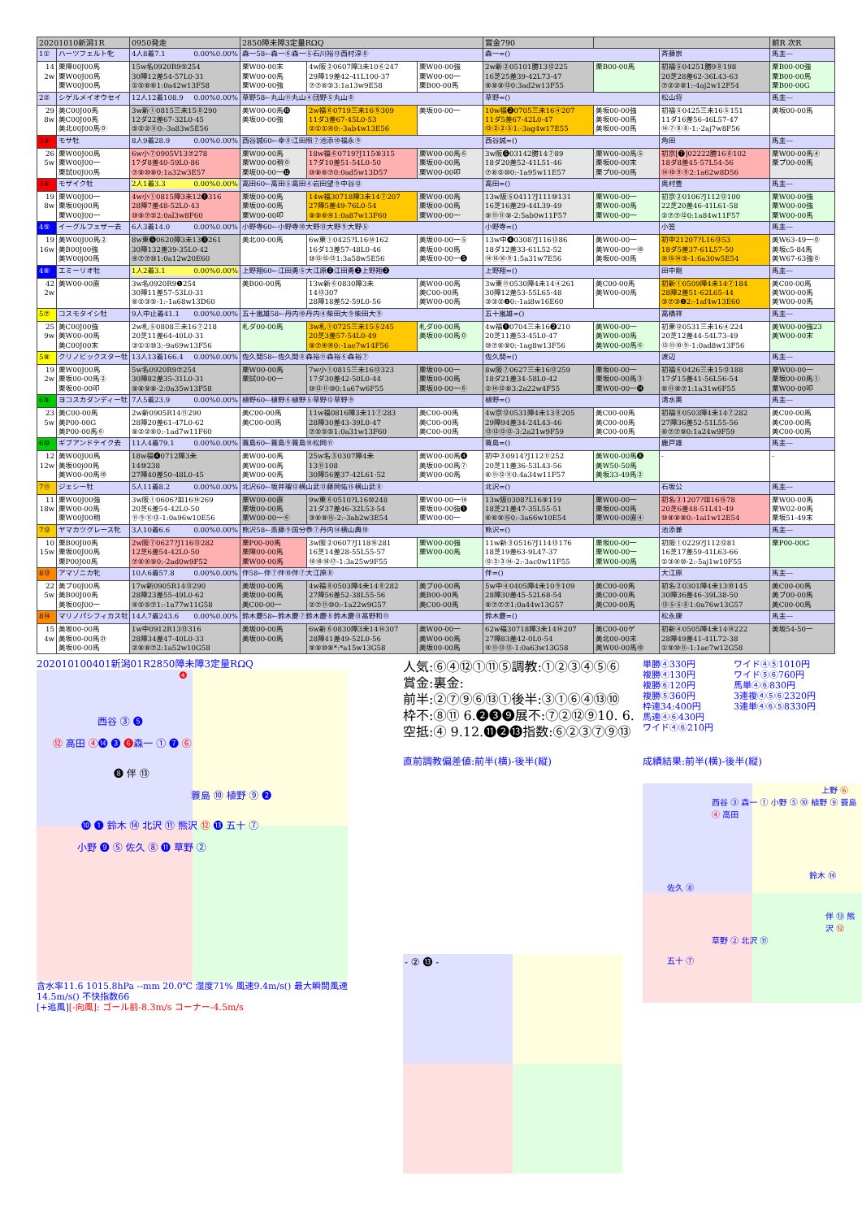| 20201010新潟1R | | 0950発走 | 2850障未障3定量RΩQ | | | 賞金790 | | | 前R 次R |
| 1① | ハーツフェルト牝 | 4人8着7.1 0.00%0.00% | 森一58←森一⑥森一⑤石川裕⑬西村淳⑧ | | | 森一=() | | 斉藤崇 | 馬主--- |
| 14 2w | 栗障00J00馬 栗W00J00馬 栗W00J00馬 | 15w名0920R9⑤254 30障12差54-57L0-31 ①⑤⑥⑥1:0a42w13F58 | 栗W00-00末 栗W00-00馬 栗W00-00強 | 4w阪②0607障3未10⑥247 29障19差42-41L100-37 ⑦⑦⑥⑤3:1a13w9E58 | 栗W00-00強 栗W00-00一 栗B00-00馬 | 2w新②05101勝13⑫225 16芝25差39-42L73-47 ⑧⑨⑨⑬0:3ad2w13F55 | 栗B00-00馬 | 初福⑤04251勝9⑧198 20芝28差62-36L43-63 ⑦②②⑧1:-4aj2w12F54 | 栗B00-00強 栗B00-00馬 栗B00-00G |
| 2② | シゲルメイオウセイ | 12人12着108.9 0.00%0.00% | 草野58←丸山⑪丸山④団野⑤丸山⑧ | | | 草野=() | | 松山将 | 馬主--- |
| 29 8w | 美C00J00馬 美C00J00馬 美北00J00馬⓪ | 3w新①0815三未15⑧290 12ダ22差67-32L0-45 ⑤②②⑪0:-3a83w5E56 | 美W00-00馬❿ 美坂00-00強 | 2w福⑥0719三未16⑨309 11ダ3差67-45L0-53 ②①①④0:-3ab4w13E56 | 美坂00-00一 | 10w福❷0705三未16④207 11ダ5差67-42L0-47 ⑬②②⑤1:-3ag4w17E55 | 美坂00-00強 美坂00-00馬 美坂00-00馬 | 初福⑤0425三未16⑤151 11ダ16差56-46L57-47 ⑭⑦⑧⑧-1:-2aj7w8F56 | 美坂00-00馬 |
| 3③ | モサ牡 | 8人9着28.9 0.00%0.00% | 西谷誠60←幸⑧江田照⑦池添⑩福永⑨ | | | 西谷誠=() | | 角田 | 馬主--- |
| 26 5w | 栗W00J00馬 栗W00J00一 栗試00J00馬 | 6w小⑦0905V13⑦278 17ダ8差40-59L0-86 ⑦⑨⑩⑧0:1a32w3E57 | 栗W00-00馬 栗W00-00稍⓪ 栗坂00-00一⓬ | 18w福⑥0719?J115⑨315 17ダ10差51-54L0-50 ⑩⑧⑥⑦0:0ad5w13D57 | 栗W00-00馬⑥ 栗坂00-00馬 栗W00-00叩 | 3w阪❺03142勝14⑦89 18ダ20差52-41L51-46 ⑦⑥⑤⑩0:-1a95w11E57 | 栗W00-00馬⑤ 栗坂00-00末 栗プ00-00馬 | 初京[❼]02222勝16⑧102 18ダ8差45-57L54-56 ⑭⑩⑨⑨2:1a62w8D56 | 栗W00-00馬④ 栗プ00-00馬 |
| 3④ | モザイク牡 | 2人1着3.3 0.00%0.00% | 高田60←高田⑤高田④岩田望⑨中谷⑫ | | | 高田=() | | 奥村豊 | 馬主--- |
| 19 8w | 栗W00J00一 栗坂00j00馬 栗W00J00一 | 4w小①0815障3未12❶316 28障7差48-52L0-43 ⑩⑨⑦⑤2:0al3w8F60 | 栗坂00-00馬 栗坂00-00馬 栗W00-00叩 | 14w福30718障3未14⑦207 27障5差49-76L0-54 ⑨⑨⑥④1:0a87w13F60 | 栗W00-00馬 栗坂00-00馬 栗W00-00一 | 13w阪⑤0411?J111⑩131 16芝16差29-44L39-49 ⑨⑪⑪⑨-2:5ab0w11F57 | 栗W00-00一 栗W00-00馬 栗W00-00一 | 初京②0106?J112⑫100 22芝20差46-41L61-58 ②⑦⑦⑫0:1a84w11F57 | 栗W00-00強 栗W00-00強 栗W00-00馬 |
| 4⑤ | イーグルフェザー去 | 6人3着14.0 0.00%0.00% | 小野寺60←小野寺⑩大野⑬大野⑨大野⑤ | | | 小野寺=() | | 小笠 | 馬主--- |
| 19 16w | 美W00J00馬② 美B00J00強 美W00j00馬 | 8w東❺0620障3未13❸261 30障132差39-35L0-42 ④⑦⑦⑩1:0a12w20E60 | 美北00-00馬 | 6w東①0425?L16⑭162 16ダ13差57-48L0-46 ⑩⑮⑮⑬1:3a58w5E56 | 美坂00-00一⑤ 美坂00-00馬 美坂00-00一❺ | 13w中❹0308?J116⑬86 18ダ12差33-61L52-52 ⑭⑯⑯⑨1:5a31w7E56 | 美W00-00一 美W00-00一⑩ 美坂00-00馬 | 初中21207?L16⑬53 18ダ5差37-61L57-50 ④⑮⑭⑤-1:6a30w5E54 | 美W63-49一⓪ 美坂c5-84馬 美W67-63強⓪ |
| 4⑥ | エミーリオ牡 | 1人2着3.1 0.00%0.00% | 上野翔60←江田勇⑤大江原❷江田勇❷上野翔❷ | | | 上野翔=() | | 田中剛 | 馬主--- |
| 42 2w | 美W00-00直 | 3w名0920R9❶254 30障11差57-53L0-31 ⑥②③⑤-1:-1a68w13D60 | 美B00-00馬 | 13w新⑥0830障3未 14⑬307 28障18差52-59L0-56 | 美W00-00馬 美C00-00馬 美W00-00馬 | 3w東⑪0530障4未14④261 30障12差53-55L65-48 ③③②❷0:-1ai8w16E60 | 美C00-00馬 美W00-00馬 | 初新①0509障4未14⑦184 28障2差51-62L65-44 ③⑦③❷2:-1af4w13E60 | 美C00-00馬 美W00-00馬 美W00-00馬 |
| 5⑦ | コスモタイシ牡 | 9人中止着41.1 0.00%0.00% | 五十嵐雄58←丹内⑩丹内④柴田大⑨柴田大⑨ | | | 五十嵐雄=() | | 高橋祥 | 馬主--- |
| 25 9w | 美C00J00強 美W00-00馬 美C00J00末 | 2w札⑤0808三未16⑦218 20芝11差64-40L0-31 ③①①⑩3:-9a69w13F56 | 札ダ00-00馬 | 3w札①0725三未15⑤245 20芝3差57-54L0-49 ⑨⑦④④0:-1ae7w14F56 | 札ダ00-00馬 美坂00-00馬⓪ | 4w福❶0704三未16❷210 20芝11差53-45L0-47 ⑩⑦⑥⑨0:-1ag8w13F56 | 美W00-00一 美W00-00馬 美W00-00馬⑥ | 初東⑫0531三未16④224 20芝12差44-54L73-49 ⑬⑪⑩⑨-1:0ad8w13F56 | 美W00-00強23 美W00-00末 |
| 5⑧ | クリノビックスター牡 | 13人13着166.4 0.00%0.00% | 佐久間58←佐久間⑧森裕⑪森裕⑥森裕⑦ | | | 佐久間=() | | 渡辺 | 馬主--- |
| 19 2w | 栗W00J00馬 栗坂00-00馬② 栗坂00-00叩 | 5w名0920R9⑦254 30障82差35-31L0-31 ⑨⑧⑨⑧-2:0a35w13F58 | 栗W00-00馬 栗試00-00一 | 7w小①0815三未16⑬323 17ダ30差42-50L0-44 ⑩⑫⑪⑩0:1a67w6F55 | 栗坂00-00一 栗坂00-00馬 栗坂00-00一⑥ | 8w阪⑦0627三未16⑬259 18ダ21差34-58L0-42 ②⑭⑫⑥3:2a22w4F55 | 栗坂00-00一 栗坂00-00馬③ 栗W00-00一⓮ | 初福⑥0426三未15⑫188 17ダ15差41-56L56-54 ⑥⑪⑧⑦1:1a31w6F55 | 栗W00-00一 栗坂00-00馬① 栗W00-00叩 |
| 6⑨ | ヨコスカダンディー牡 | 7人5着23.9 0.00%0.00% | 植野60←植野⑥植野⑤草野⑫草野⑨ | | | 植野=() | | 清水英 | 馬主--- |
| 23 5w | 美C00-00馬 美P00-00G 美P00-00馬⑥ | 2w新0905R14⑪290 28障20差61-47L0-62 ⑧②②⑥0:-1ad7w11F60 | 美C00-00馬 美C00-00馬 | 11w福0816障3未11⑦283 28障30差43-39L0-47 ⑦⑤⑤⑤1:0a31w13F60 | 美C00-00馬 美C00-00馬 美C00-00馬 | 4w京⑫0531障4未13⑧205 29障94差34-24L43-46 ⑬⑫⑫⑫-3:2a21w9F59 | 美C00-00馬 美C00-00馬 美C00-00馬 | 初福⑧0503障4未14⑦282 27障36差52-51L55-56 ⑥⑦⑦⑨0:1a24w9F59 | 美C00-00馬 美C00-00馬 美C00-00馬 |
| 6⑩ | ギブアンドテイク去 | 11人4着79.1 0.00%0.00% | 蓑島60←蓑島⑨蓑島⑩松岡⑪ | | | 蓑島=() | | 鹿戸雄 | 馬主--- |
| 12 12w | 美W00J00馬 美坂00j00馬 美W00-00馬⑩ | 18w福❹0712障3未 14⑩238 27障40差50-48L0-45 | 美W00-00馬 美W00-00馬 美W00-00馬 | 25w名③0307障4未 13⑪108 30障56差37-42L61-52 | 美W00-00馬❹ 美坂00-00馬⑦ 美W00-00馬 | 初中③0914?J112⑪252 20芝11差36-53L43-56 ⑥⑪⑫⑪0:4a34w11F57 | 美W00-00馬❽ 美W50-50馬 美坂33-49馬② | - | - |
| 7⑪ | ジェシー牡 | 5人11着8.2 0.00%0.00% | 北沢60←坂井瑠⑫横山武⑬藤岡佑⑮横山武⑧ | | | 北沢=() | | 石坂公 | 馬主--- |
| 11 18w | 栗W00J00強 栗W00-00馬 栗W00J00稍 | 3w阪①0606?Ⅲ16⑭269 20芝6差54-42L0-50 ⑪⑨⑪⑫-1:0a96w10E56 | 栗W00-00直 栗坂00-00馬 栗W00-00一⑥ | 9w東⑥0510?L16⑩248 21ダ37差46-32L53-54 ③⑥⑧⑮-2:-3ab2w3E54 | 栗W00-00一⑭ 栗坂00-00強❶ 栗W00-00一 | 13w阪0308?L16⑨119 18芝21差47-35L55-51 ⑥⑥⑧⑮0:-3a66w10E54 | 栗W00-00一 栗坂00-00馬 栗W00-00直④ | 初名③1207?Ⅲ16⑮78 20芝6差48-51L41-49 ⑩⑧⑧⑧0:-1ai1w12E54 | 栗W00-00馬 栗W02-00馬 栗坂51-49末 |
| 7⑫ | ヤマカツグレース牝 | 3人10着6.6 0.00%0.00% | 熊沢58←斎藤⑨国分恭⑦丹内⑭横山典⑩ | | | 熊沢=() | | 池添兼 | 馬主--- |
| 10 15w | 栗B00J00馬 栗坂00J00馬 栗P00J00馬 | 2w阪⑦0627?J116⑬282 12芝6差54-42L0-50 ⑦⑥④⑨0:-2ad0w9F52 | 栗P00-00馬 栗障00-00馬 栗W00-00馬 | 3w阪②0607?J118⑯281 16芝14差28-55L55-57 ⑱⑱⑱⑰-1:3a25w9F55 | 栗W00-00強 栗W00-00馬 | 11w新③0516?J114⑬176 18芝19差63-9L47-37 ⑫③③⑭-2:-3ac0w11F55 | 栗坂00-00一 栗W00-00一 栗W00-00馬 | 初阪①0229?J112⑫81 16芝17差59-41L63-66 ①③④⑩-2:-5aj1w10F55 | 栗P00-00G |
| 8⑬ | アマゾニカ牝 | 10人6着57.8 0.00%0.00% | 伴58←伴⑦伴⑩伴⑦大江原⑧ | | | 伴=() | | 大江原 | 馬主--- |
| 22 5w | 美ブ00J00馬 美B00J00馬 美坂00J00一 | 17w新0905R14⑬290 28障23差55-49L0-62 ④⑤⑤⑦1:-1a77w11G58 | 美坂00-00馬 美坂00-00馬 美C00-00一 | 4w福⑧0503障4未14⑧282 27障56差52-38L55-56 ②⑦⑪⑩0:-1a22w9G57 | 美ブ00-00馬 美B00-00馬 美C00-00馬 | 5w中④0405障4未10⑨109 28障30差45-52L68-54 ⑧⑦⑦⑦1:0a44w13G57 | 美C00-00馬 美C00-00馬 美C00-00馬 | 初名②0301障4未13⑩145 30障36差46-39L38-50 ⑬⑤⑤⑧1:0a76w13G57 | 美C00-00馬 美ブ00-00馬 美C00-00馬 |
| 8⑭ | マリノパシフィカス牡 | 14人7着243.6 0.00%0.00% | 鈴木慶58←鈴木慶⑦鈴木慶⑧鈴木慶⑬高野和⑪ | | | 鈴木慶=() | | 松永康 | 馬主--- |
| 15 4w | 美坂00-00馬 美坂00-00馬㉑ 美坂00-00馬 | 1w中0912R13⑬316 28障34差47-40L0-33 ②⑧⑧⑦2:1a52w10G58 | 美坂00-00馬 美坂00-00馬 | 6w新⑥0830障3未14⑭307 28障41差49-52L0-56 ⑨⑨⑩⑧*:*a15w13G58 | 美W00-00一 美W00-00馬 美坂00-00馬 | 62w福30718障3未14⑭207 27障83差42-0L0-54 ④⑪⑬⑬-1:0a63w13G58 | 美C00-00ゲ 美北00-00末 美W00-00馬⑩ | 初新④0505障4未14⑭222 28障49差41-41L72-38 ①⑨⑩⑪-1:1ae7w12G58 | 美坂54-50一 |
202010100401新潟01R2850障未障3定量RΩQ
❹
西谷 ③ ❺
⑫ 高田 ④⓮ ❸ ❻森一 ① ❼ ⑥
❽ 伴 ⑬
蓑島 ⑩ 植野 ⑨ ❷
❿ ❶ 鈴木 ⑭ 北沢 ⑪ 熊沢 ⑫ ⓭ 五十 ⑦
小野 ❾ ⑤ 佐久 ⑧ ⓫ 草野 ②
含水率11.6 1015.8hPa --mm 20.0℃ 湿度71% 風速9.4m/s() 最大瞬間風速14.5m/s() 不快指数66
[+追風][-向風]: ゴール前-8.3m/s コーナー-4.5m/s
人気:⑥④⑫①⑪⑤調教:①②③④⑤⑥
賞金:裏金:
前半:②⑦⑨⑥⑬①後半:③①⑥④⑬⑩
枠不:⑧⑪ 6.❷❸❾展不:⑦②⑫⑨10. 6.
空抵:④ 9.12.⓫❷⓭指数:⑥②③⑦⑨⑬
単勝④330円
複勝④130円
複勝⑥120円
複勝⑤360円
枠連34:400円
馬連④⑥430円
ワイド④⑥210円
ワイド④⑤1010円
ワイド⑤⑥760円
馬単④⑥830円
3連複④⑤⑥2320円
3連単④⑥⑤8330円
直前調教偏差値:前半(横)-後半(縦)
- ② ⓭ -
成績結果:前半(横)-後半(縦)
上野 ⑥
西谷 ③ 森一 ① 小野 ⑤ ⑩ 植野 ⑨ 蓑島 ④ 高田
鈴木 ⑭
佐久 ⑧
伴 ⑬ 熊沢 ⑫
草野 ② 北沢 ⑪
五十 ⑦